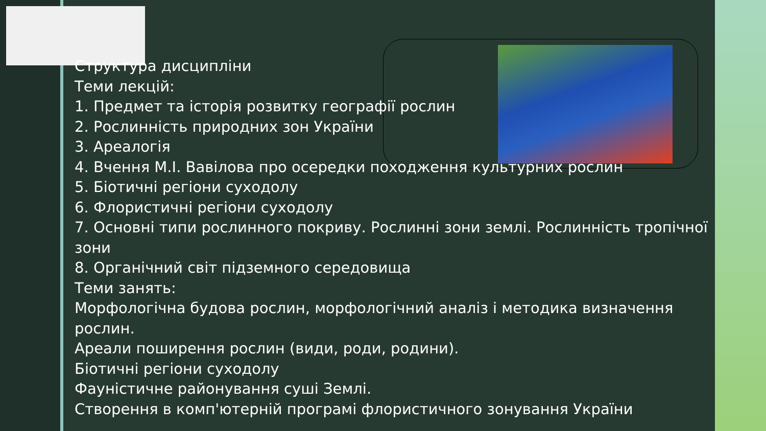Структура дисципліни
Теми лекцій:
1. Предмет та історія розвитку географії рослин
2. Рослинність природних зон України
3. Ареалогія
4. Вчення М.І. Вавілова про осередки походження культурних рослин
5. Біотичні регіони суходолу
6. Флористичні регіони суходолу
7. Основні типи рослинного покриву. Рослинні зони землі. Рослинність тропічної зони
8. Органічний світ підземного середовища
Теми занять:
Морфологічна будова рослин, морфологічний аналіз і методика визначення рослин.
Ареали поширення рослин (види, роди, родини).
Біотичні регіони суходолу
Фауністичне районування суші Землі.
Створення в комп'ютерній програмі флористичного зонування України